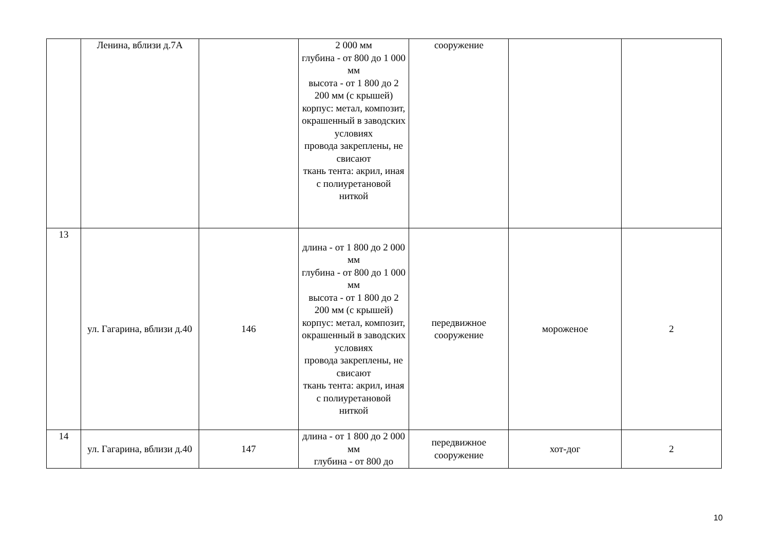| | Ленина, вблизи д.7А | | 2 000 мм глубина - от 800 до 1 000 мм высота - от 1 800 до 2 200 мм (с крышей) корпус: метал, композит, окрашенный в заводских условиях провода закреплены, не свисают ткань тента: акрил, иная с полиуретановой ниткой | сооружение | | |
| 13 | ул. Гагарина, вблизи д.40 | 146 | длина - от 1 800 до 2 000 мм глубина - от 800 до 1 000 мм высота - от 1 800 до 2 200 мм (с крышей) корпус: метал, композит, окрашенный в заводских условиях провода закреплены, не свисают ткань тента: акрил, иная с полиуретановой ниткой | передвижное сооружение | мороженое | 2 |
| 14 | ул. Гагарина, вблизи д.40 | 147 | длина - от 1 800 до 2 000 мм глубина - от 800 до | передвижное сооружение | хот-дог | 2 |
10